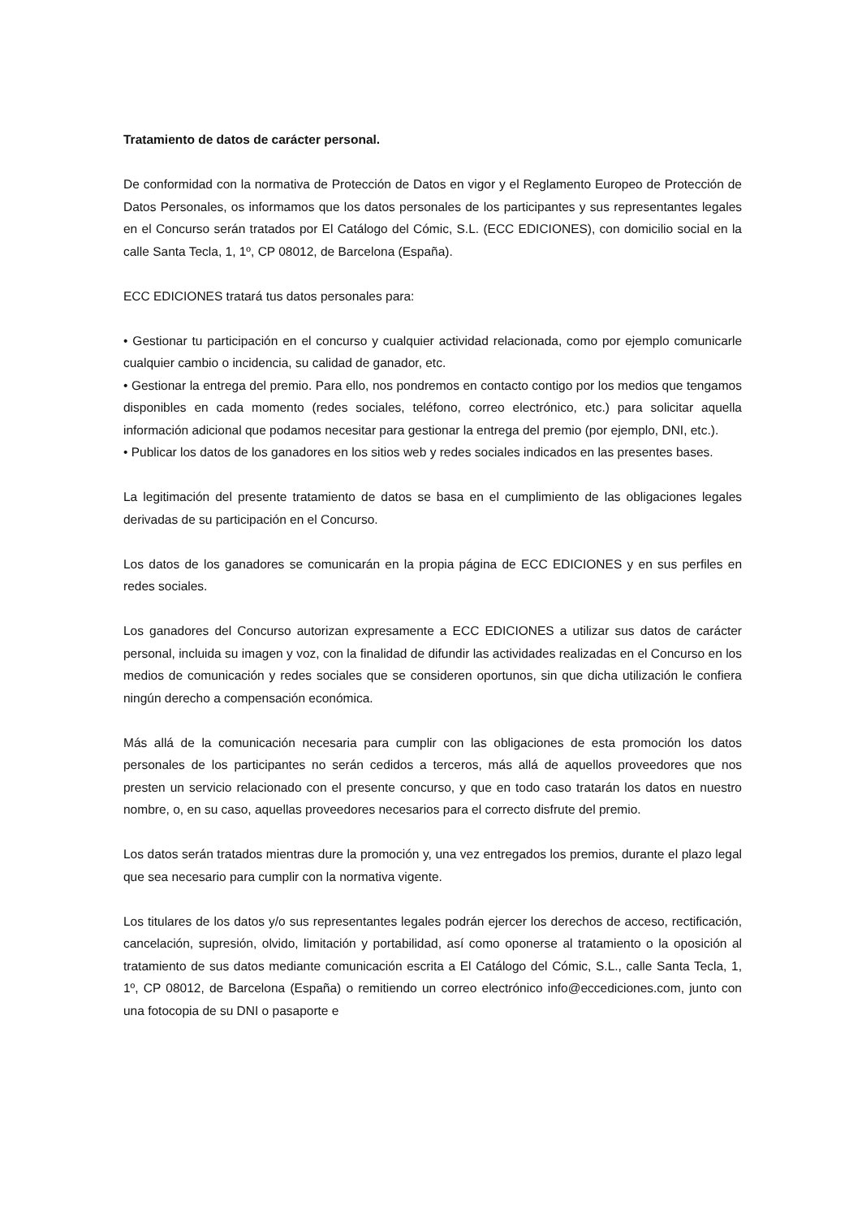Tratamiento de datos de carácter personal.
De conformidad con la normativa de Protección de Datos en vigor y el Reglamento Europeo de Protección de Datos Personales, os informamos que los datos personales de los participantes y sus representantes legales en el Concurso serán tratados por El Catálogo del Cómic, S.L. (ECC EDICIONES), con domicilio social en la calle Santa Tecla, 1, 1º, CP 08012, de Barcelona (España).
ECC EDICIONES tratará tus datos personales para:
• Gestionar tu participación en el concurso y cualquier actividad relacionada, como por ejemplo comunicarle cualquier cambio o incidencia, su calidad de ganador, etc.
• Gestionar la entrega del premio. Para ello, nos pondremos en contacto contigo por los medios que tengamos disponibles en cada momento (redes sociales, teléfono, correo electrónico, etc.) para solicitar aquella información adicional que podamos necesitar para gestionar la entrega del premio (por ejemplo, DNI, etc.).
• Publicar los datos de los ganadores en los sitios web y redes sociales indicados en las presentes bases.
La legitimación del presente tratamiento de datos se basa en el cumplimiento de las obligaciones legales derivadas de su participación en el Concurso.
Los datos de los ganadores se comunicarán en la propia página de ECC EDICIONES y en sus perfiles en redes sociales.
Los ganadores del Concurso autorizan expresamente a ECC EDICIONES a utilizar sus datos de carácter personal, incluida su imagen y voz, con la finalidad de difundir las actividades realizadas en el Concurso en los medios de comunicación y redes sociales que se consideren oportunos, sin que dicha utilización le confiera ningún derecho a compensación económica.
Más allá de la comunicación necesaria para cumplir con las obligaciones de esta promoción los datos personales de los participantes no serán cedidos a terceros, más allá de aquellos proveedores que nos presten un servicio relacionado con el presente concurso, y que en todo caso tratarán los datos en nuestro nombre, o, en su caso, aquellas proveedores necesarios para el correcto disfrute del premio.
Los datos serán tratados mientras dure la promoción y, una vez entregados los premios, durante el plazo legal que sea necesario para cumplir con la normativa vigente.
Los titulares de los datos y/o sus representantes legales podrán ejercer los derechos de acceso, rectificación, cancelación, supresión, olvido, limitación y portabilidad, así como oponerse al tratamiento o la oposición al tratamiento de sus datos mediante comunicación escrita a El Catálogo del Cómic, S.L., calle Santa Tecla, 1, 1º, CP 08012, de Barcelona (España) o remitiendo un correo electrónico info@eccediciones.com, junto con una fotocopia de su DNI o pasaporte e